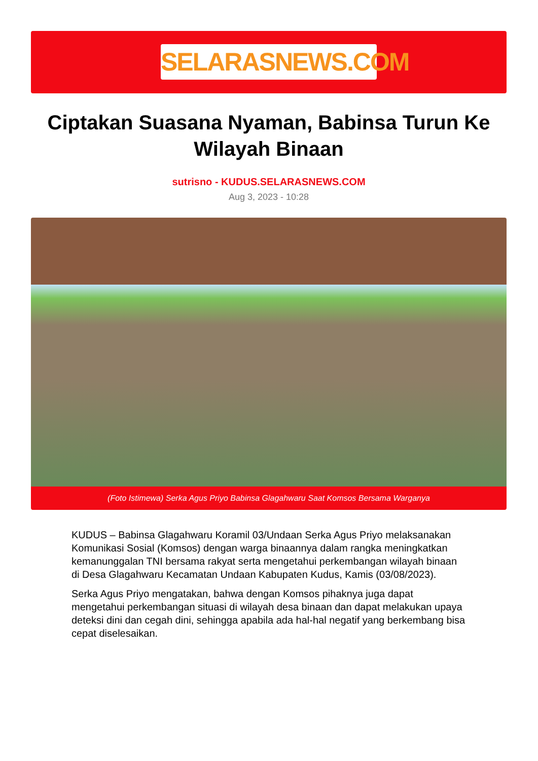SELARASNEWS.COM
Ciptakan Suasana Nyaman, Babinsa Turun Ke Wilayah Binaan
sutrisno - KUDUS.SELARASNEWS.COM
Aug 3, 2023 - 10:28
(Foto Istimewa) Serka Agus Priyo Babinsa Glagahwaru Saat Komsos Bersama Warganya
KUDUS – Babinsa Glagahwaru Koramil 03/Undaan Serka Agus Priyo melaksanakan Komunikasi Sosial (Komsos) dengan warga binaannya dalam rangka meningkatkan kemanunggalan TNI bersama rakyat serta mengetahui perkembangan wilayah binaan di Desa Glagahwaru Kecamatan Undaan Kabupaten Kudus, Kamis (03/08/2023).
Serka Agus Priyo mengatakan, bahwa dengan Komsos pihaknya juga dapat mengetahui perkembangan situasi di wilayah desa binaan dan dapat melakukan upaya deteksi dini dan cegah dini, sehingga apabila ada hal-hal negatif yang berkembang bisa cepat diselesaikan.